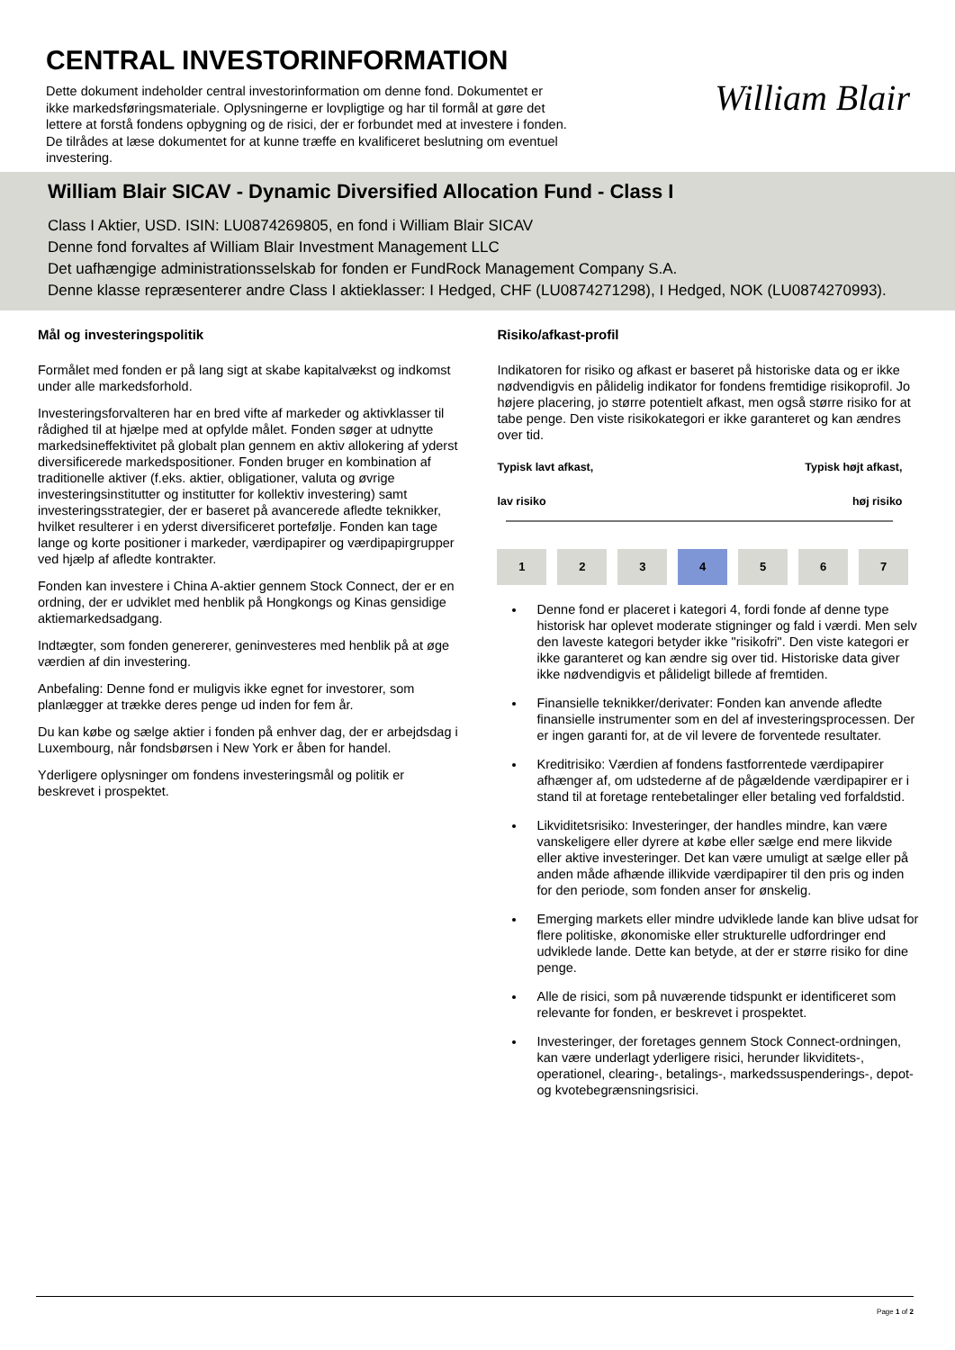CENTRAL INVESTORINFORMATION
Dette dokument indeholder central investorinformation om denne fond. Dokumentet er ikke markedsføringsmateriale. Oplysningerne er lovpligtige og har til formål at gøre det lettere at forstå fondens opbygning og de risici, der er forbundet med at investere i fonden. De tilrådes at læse dokumentet for at kunne træffe en kvalificeret beslutning om eventuel investering.
William Blair
William Blair SICAV - Dynamic Diversified Allocation Fund - Class I
Class I Aktier, USD. ISIN: LU0874269805, en fond i William Blair SICAV
Denne fond forvaltes af William Blair Investment Management LLC
Det uafhængige administrationsselskab for fonden er FundRock Management Company S.A.
Denne klasse repræsenterer andre Class I aktieklasser: I Hedged, CHF (LU0874271298), I Hedged, NOK (LU0874270993).
Mål og investeringspolitik
Formålet med fonden er på lang sigt at skabe kapitalvækst og indkomst under alle markedsforhold.
Investeringsforvalteren har en bred vifte af markeder og aktivklasser til rådighed til at hjælpe med at opfylde målet. Fonden søger at udnytte markedsineffektivitet på globalt plan gennem en aktiv allokering af yderst diversificerede markedspositioner. Fonden bruger en kombination af traditionelle aktiver (f.eks. aktier, obligationer, valuta og øvrige investeringsinstitutter og institutter for kollektiv investering) samt investeringsstrategier, der er baseret på avancerede afledte teknikker, hvilket resulterer i en yderst diversificeret portefølje. Fonden kan tage lange og korte positioner i markeder, værdipapirer og værdipapirgrupper ved hjælp af afledte kontrakter.
Fonden kan investere i China A-aktier gennem Stock Connect, der er en ordning, der er udviklet med henblik på Hongkongs og Kinas gensidige aktiemarkedsadgang.
Indtægter, som fonden genererer, geninvesteres med henblik på at øge værdien af din investering.
Anbefaling: Denne fond er muligvis ikke egnet for investorer, som planlægger at trække deres penge ud inden for fem år.
Du kan købe og sælge aktier i fonden på enhver dag, der er arbejdsdag i Luxembourg, når fondsbørsen i New York er åben for handel.
Yderligere oplysninger om fondens investeringsmål og politik er beskrevet i prospektet.
Risiko/afkast-profil
Indikatoren for risiko og afkast er baseret på historiske data og er ikke nødvendigvis en pålidelig indikator for fondens fremtidige risikoprofil. Jo højere placering, jo større potentielt afkast, men også større risiko for at tabe penge. Den viste risikokategori er ikke garanteret og kan ændres over tid.
Typisk lavt afkast, Typisk højt afkast,
lav risiko høj risiko
| 1 | 2 | 3 | 4 | 5 | 6 | 7 |
Denne fond er placeret i kategori 4, fordi fonde af denne type historisk har oplevet moderate stigninger og fald i værdi. Men selv den laveste kategori betyder ikke "risikofri". Den viste kategori er ikke garanteret og kan ændre sig over tid. Historiske data giver ikke nødvendigvis et pålideligt billede af fremtiden.
Finansielle teknikker/derivater: Fonden kan anvende afledte finansielle instrumenter som en del af investeringsprocessen. Der er ingen garanti for, at de vil levere de forventede resultater.
Kreditrisiko: Værdien af fondens fastforrentede værdipapirer afhænger af, om udstederne af de pågældende værdipapirer er i stand til at foretage rentebetalinger eller betaling ved forfaldstid.
Likviditetsrisiko: Investeringer, der handles mindre, kan være vanskeligere eller dyrere at købe eller sælge end mere likvide eller aktive investeringer. Det kan være umuligt at sælge eller på anden måde afhænde illikvide værdipapirer til den pris og inden for den periode, som fonden anser for ønskelig.
Emerging markets eller mindre udviklede lande kan blive udsat for flere politiske, økonomiske eller strukturelle udfordringer end udviklede lande. Dette kan betyde, at der er større risiko for dine penge.
Alle de risici, som på nuværende tidspunkt er identificeret som relevante for fonden, er beskrevet i prospektet.
Investeringer, der foretages gennem Stock Connect-ordningen, kan være underlagt yderligere risici, herunder likviditets-, operationel, clearing-, betalings-, markedssuspenderings-, depot- og kvotebegrænsningsrisici.
Page 1 of 2